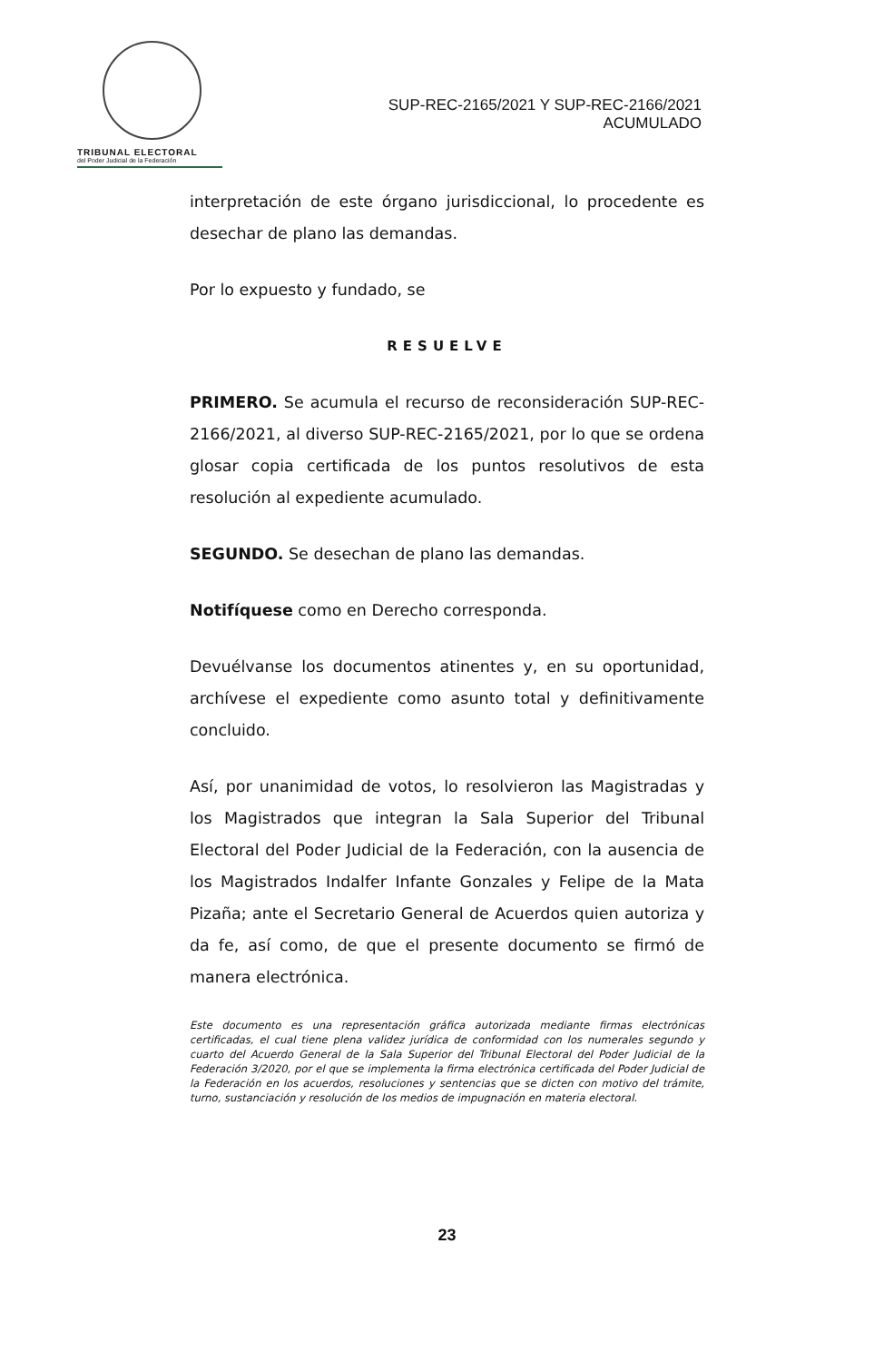TRIBUNAL ELECTORAL
del Poder Judicial de la Federación
SUP-REC-2165/2021 Y SUP-REC-2166/2021
ACUMULADO
interpretación de este órgano jurisdiccional, lo procedente es desechar de plano las demandas.
Por lo expuesto y fundado, se
RESUELVE
PRIMERO. Se acumula el recurso de reconsideración SUP-REC-2166/2021, al diverso SUP-REC-2165/2021, por lo que se ordena glosar copia certificada de los puntos resolutivos de esta resolución al expediente acumulado.
SEGUNDO. Se desechan de plano las demandas.
Notifíquese como en Derecho corresponda.
Devuélvanse los documentos atinentes y, en su oportunidad, archívese el expediente como asunto total y definitivamente concluido.
Así, por unanimidad de votos, lo resolvieron las Magistradas y los Magistrados que integran la Sala Superior del Tribunal Electoral del Poder Judicial de la Federación, con la ausencia de los Magistrados Indalfer Infante Gonzales y Felipe de la Mata Pizaña; ante el Secretario General de Acuerdos quien autoriza y da fe, así como, de que el presente documento se firmó de manera electrónica.
Este documento es una representación gráfica autorizada mediante firmas electrónicas certificadas, el cual tiene plena validez jurídica de conformidad con los numerales segundo y cuarto del Acuerdo General de la Sala Superior del Tribunal Electoral del Poder Judicial de la Federación 3/2020, por el que se implementa la firma electrónica certificada del Poder Judicial de la Federación en los acuerdos, resoluciones y sentencias que se dicten con motivo del trámite, turno, sustanciación y resolución de los medios de impugnación en materia electoral.
23